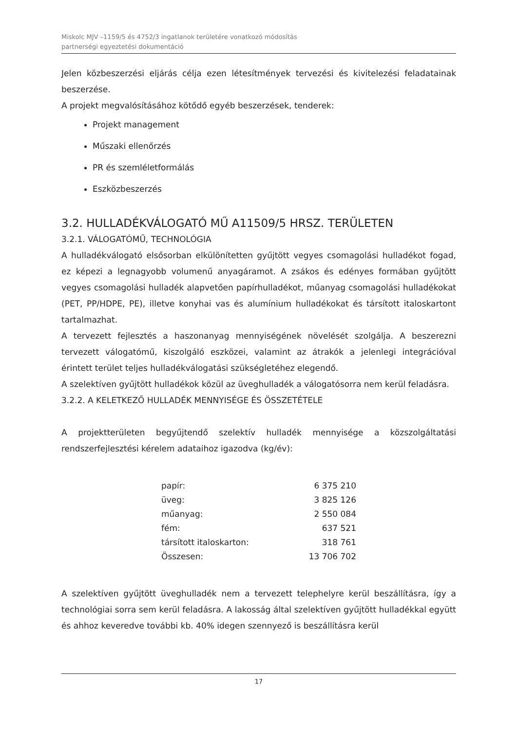Miskolc MJV –1159/5 és 4752/3 ingatlanok területére vonatkozó módosítás
partnerségi egyeztetési dokumentáció
Jelen közbeszerzési eljárás célja ezen létesítmények tervezési és kivitelezési feladatainak beszerzése.
A projekt megvalósításához kötődő egyéb beszerzések, tenderek:
Projekt management
Műszaki ellenőrzés
PR és szemléletformálás
Eszközbeszerzés
3.2. HULLADÉKVÁLOGATÓ MŰ A11509/5 HRSZ. TERÜLETEN
3.2.1. VÁLOGATÓMŰ, TECHNOLÓGIA
A hulladékválogató elsősorban elkülönítetten gyűjtött vegyes csomagolási hulladékot fogad, ez képezi a legnagyobb volumenű anyagáramot. A zsákos és edényes formában gyűjtött vegyes csomagolási hulladék alapvetően papírhulladékot, műanyag csomagolási hulladékokat (PET, PP/HDPE, PE), illetve konyhai vas és alumínium hulladékokat és társított italoskartont tartalmazhat.
A tervezett fejlesztés a haszonanyag mennyiségének növelését szolgálja. A beszerezni tervezett válogatómű, kiszolgáló eszközei, valamint az átrakók a jelenlegi integrációval érintett terület teljes hulladékválogatási szükségletéhez elegendő.
A szelektíven gyűjtött hulladékok közül az üveghulladék a válogatósorra nem kerül feladásra.
3.2.2. A KELETKEZŐ HULLADÉK MENNYISÉGE ÉS ÖSSZETÉTELE
A projektterületen begyűjtendő szelektív hulladék mennyisége a közszolgáltatási rendszerfejlesztési kérelem adataihoz igazodva (kg/év):
| papír: | 6 375 210 |
| üveg: | 3 825 126 |
| műanyag: | 2 550 084 |
| fém: | 637 521 |
| társított italoskarton: | 318 761 |
| Összesen: | 13 706 702 |
A szelektíven gyűjtött üveghulladék nem a tervezett telephelyre kerül beszállításra, így a technológiai sorra sem kerül feladásra. A lakosság által szelektíven gyűjtött hulladékkal együtt és ahhoz keveredve további kb. 40% idegen szennyező is beszállításra kerül
17